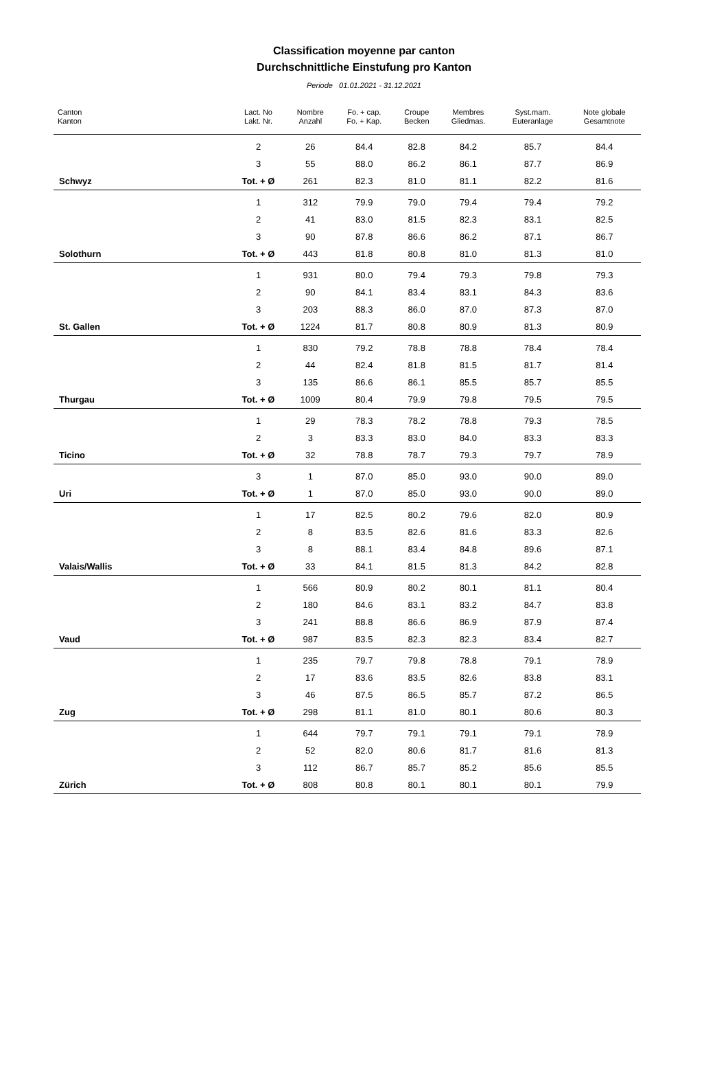Classification moyenne par canton
Durchschnittliche Einstufung pro Kanton
Periode 01.01.2021 - 31.12.2021
| Canton Kanton | Lact. No Lakt. Nr. | Nombre Anzahl | Fo. + cap. Fo. + Kap. | Croupe Becken | Membres Gliedmas. | Syst.mam. Euteranlage | Note globale Gesamtnote |
| --- | --- | --- | --- | --- | --- | --- | --- |
| | 2 | 26 | 84.4 | 82.8 | 84.2 | 85.7 | 84.4 |
| | 3 | 55 | 88.0 | 86.2 | 86.1 | 87.7 | 86.9 |
| Schwyz | Tot. + Ø | 261 | 82.3 | 81.0 | 81.1 | 82.2 | 81.6 |
| | 1 | 312 | 79.9 | 79.0 | 79.4 | 79.4 | 79.2 |
| | 2 | 41 | 83.0 | 81.5 | 82.3 | 83.1 | 82.5 |
| | 3 | 90 | 87.8 | 86.6 | 86.2 | 87.1 | 86.7 |
| Solothurn | Tot. + Ø | 443 | 81.8 | 80.8 | 81.0 | 81.3 | 81.0 |
| | 1 | 931 | 80.0 | 79.4 | 79.3 | 79.8 | 79.3 |
| | 2 | 90 | 84.1 | 83.4 | 83.1 | 84.3 | 83.6 |
| | 3 | 203 | 88.3 | 86.0 | 87.0 | 87.3 | 87.0 |
| St. Gallen | Tot. + Ø | 1224 | 81.7 | 80.8 | 80.9 | 81.3 | 80.9 |
| | 1 | 830 | 79.2 | 78.8 | 78.8 | 78.4 | 78.4 |
| | 2 | 44 | 82.4 | 81.8 | 81.5 | 81.7 | 81.4 |
| | 3 | 135 | 86.6 | 86.1 | 85.5 | 85.7 | 85.5 |
| Thurgau | Tot. + Ø | 1009 | 80.4 | 79.9 | 79.8 | 79.5 | 79.5 |
| | 1 | 29 | 78.3 | 78.2 | 78.8 | 79.3 | 78.5 |
| | 2 | 3 | 83.3 | 83.0 | 84.0 | 83.3 | 83.3 |
| Ticino | Tot. + Ø | 32 | 78.8 | 78.7 | 79.3 | 79.7 | 78.9 |
| | 3 | 1 | 87.0 | 85.0 | 93.0 | 90.0 | 89.0 |
| Uri | Tot. + Ø | 1 | 87.0 | 85.0 | 93.0 | 90.0 | 89.0 |
| | 1 | 17 | 82.5 | 80.2 | 79.6 | 82.0 | 80.9 |
| | 2 | 8 | 83.5 | 82.6 | 81.6 | 83.3 | 82.6 |
| | 3 | 8 | 88.1 | 83.4 | 84.8 | 89.6 | 87.1 |
| Valais/Wallis | Tot. + Ø | 33 | 84.1 | 81.5 | 81.3 | 84.2 | 82.8 |
| | 1 | 566 | 80.9 | 80.2 | 80.1 | 81.1 | 80.4 |
| | 2 | 180 | 84.6 | 83.1 | 83.2 | 84.7 | 83.8 |
| | 3 | 241 | 88.8 | 86.6 | 86.9 | 87.9 | 87.4 |
| Vaud | Tot. + Ø | 987 | 83.5 | 82.3 | 82.3 | 83.4 | 82.7 |
| | 1 | 235 | 79.7 | 79.8 | 78.8 | 79.1 | 78.9 |
| | 2 | 17 | 83.6 | 83.5 | 82.6 | 83.8 | 83.1 |
| | 3 | 46 | 87.5 | 86.5 | 85.7 | 87.2 | 86.5 |
| Zug | Tot. + Ø | 298 | 81.1 | 81.0 | 80.1 | 80.6 | 80.3 |
| | 1 | 644 | 79.7 | 79.1 | 79.1 | 79.1 | 78.9 |
| | 2 | 52 | 82.0 | 80.6 | 81.7 | 81.6 | 81.3 |
| | 3 | 112 | 86.7 | 85.7 | 85.2 | 85.6 | 85.5 |
| Zürich | Tot. + Ø | 808 | 80.8 | 80.1 | 80.1 | 80.1 | 79.9 |